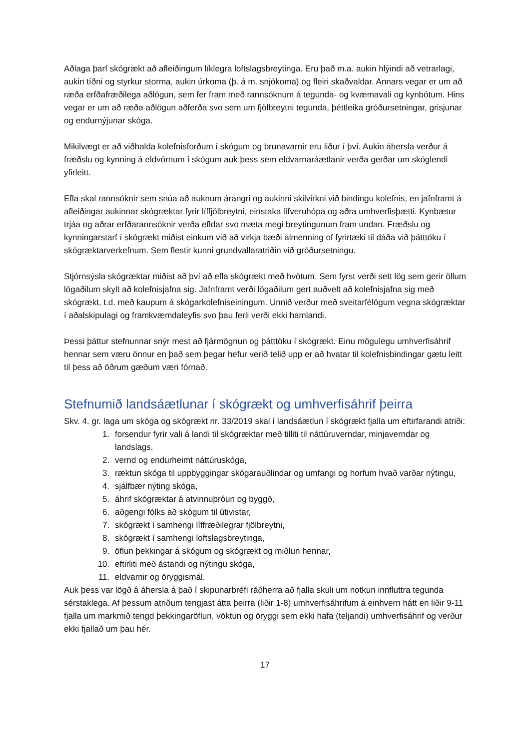Aðlaga þarf skógrækt að afleiðingum líklegra loftslagsbreytinga. Eru það m.a. aukin hlýindi að vetrarlagi, aukin tíðni og styrkur storma, aukin úrkoma (þ. á m. snjókoma) og fleiri skaðvaldar. Annars vegar er um að ræða erfðafræðilega aðlögun, sem fer fram með rannsóknum á tegunda- og kvæmavali og kynbótum. Hins vegar er um að ræða aðlögun aðferða svo sem um fjölbreytni tegunda, þéttleika gróðursetningar, grisjunar og endurnýjunar skóga.
Mikilvægt er að viðhalda kolefnisforðum í skógum og brunavarnir eru liður í því. Aukin áhersla verður á fræðslu og kynning á eldvörnum í skógum auk þess sem eldvarnaráætlanir verða gerðar um skóglendi yfirleitt.
Efla skal rannsóknir sem snúa að auknum árangri og aukinni skilvirkni við bindingu kolefnis, en jafnframt á afleiðingar aukinnar skógræktar fyrir líffjölbreytni, einstaka lífveruhópa og aðra umhverfisþætti. Kynbætur trjáa og aðrar erfðarannsóknir verða efldar svo mæta megi breytingunum fram undan. Fræðslu og kynningarstarf í skógrækt miðist einkum við að virkja bæði almenning of fyrirtæki til dáða við þátttöku í skógræktarverkefnum. Sem flestir kunni grundvallaratriðin við gróðursetningu.
Stjórnsýsla skógræktar miðist að því að efla skógrækt með hvötum. Sem fyrst verði sett lög sem gerir öllum lögaðilum skylt að kolefnisjafna sig. Jafnframt verði lögaðilum gert auðvelt að kolefnisjafna sig með skógrækt, t.d. með kaupum á skógarkolefniseiningum. Unnið verður með sveitarfélögum vegna skógræktar í aðalskipulagi og framkvæmdaleyfis svo þau ferli verði ekki hamlandi.
Þessi þáttur stefnunnar snýr mest að fjármögnun og þátttöku í skógrækt. Einu mögulegu umhverfisáhrif hennar sem væru önnur en það sem þegar hefur verið telið upp er að hvatar til kolefnisbindingar gætu leitt til þess að öðrum gæðum væri fórnað.
Stefnumið landsáætlunar í skógrækt og umhverfisáhrif þeirra
Skv. 4. gr. laga um skóga og skógrækt nr. 33/2019 skal í landsáætlun í skógrækt fjalla um eftirfarandi atriði:
1. forsendur fyrir vali á landi til skógræktar með tilliti til náttúruverndar, minjaverndar og landslags,
2. vernd og endurheimt náttúruskóga,
3. ræktun skóga til uppbyggingar skógarauðlindar og umfangi og horfum hvað varðar nýtingu,
4. sjálfbær nýting skóga,
5. áhrif skógræktar á atvinnuþróun og byggð,
6. aðgengi fólks að skógum til útivistar,
7. skógrækt í samhengi líffræðilegrar fjölbreytni,
8. skógrækt í samhengi loftslagsbreytinga,
9. öflun þekkingar á skógum og skógrækt og miðlun hennar,
10. eftirliti með ástandi og nýtingu skóga,
11. eldvarnir og öryggismál.
Auk þess var lögð á áhersla á það í skipunarbréfi ráðherra að fjalla skuli um notkun innfluttra tegunda sérstaklega. Af þessum atriðum tengjast átta þeirra (liðir 1-8) umhverfisáhrifum á einhvern hátt en liðir 9-11 fjalla um markmið tengd þekkingaröflun, vöktun og öryggi sem ekki hafa (teljandi) umhverfisáhrif og verður ekki fjallað um þau hér.
17